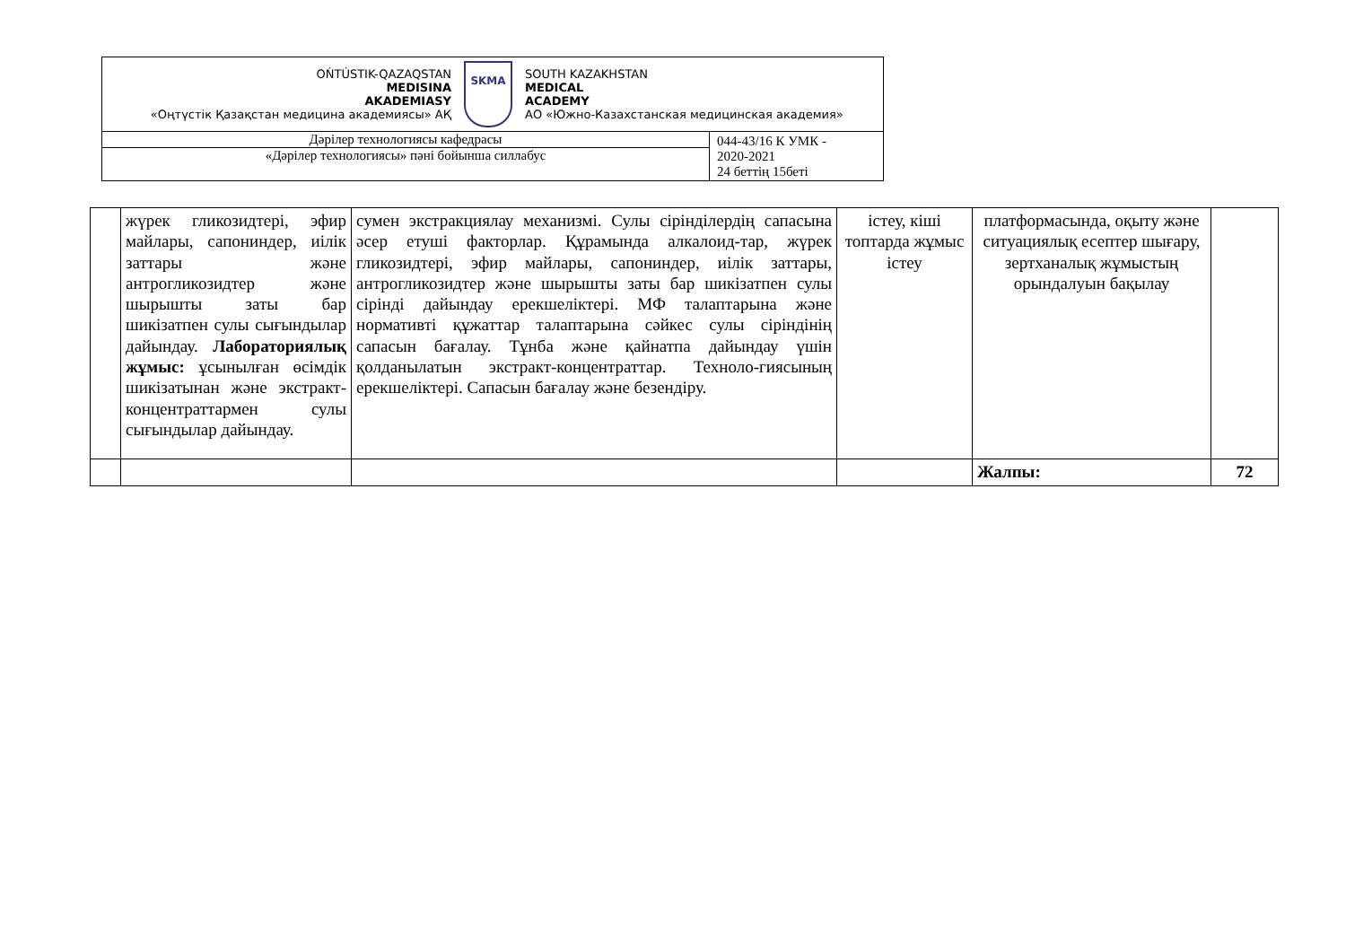| OŃTÚSTIK-QAZAQSTAN MEDISINA AKADEMIASY «Оңтүстік Қазақстан медицина академиясы» АҚ SKMA SOUTH KAZAKHSTAN MEDICAL ACADEMY АО «Южно-Казахстанская медицинская академия» | |
| Дәрілер технологиясы кафедрасы | 044-43/16 К УМК - 2020-2021 24 беттің 15беті |
| «Дәрілер технологиясы» пәні бойынша силлабус | |
| | жүрек гликозидтері, эфир майлары, сапониндер, иілік заттары және антрогликозидтер және шырышты заты бар шикізатпен сулы сығындылар дайындау. Лабораториялық жұмыс: ұсынылған өсімдік шикізатынан және экстракт-концентраттармен сулы сығындылар дайындау. | сумен экстракциялау механизмі. Сулы сірінділердің сапасына әсер етуші факторлар. Құрамында алкалоид-тар, жүрек гликозидтері, эфир майлары, сапониндер, иілік заттары, антрогликозидтер және шырышты заты бар шикізатпен сулы сірінді дайындау ерекшеліктері. МФ талаптарына және нормативті құжаттар талаптарына сәйкес сулы сіріндінің сапасын бағалау. Тұнба және қайнатпа дайындау үшін қолданылатын экстракт-концентраттар. Техноло-гиясының ерекшеліктері. Сапасын бағалау және безендіру. | істеу, кіші топтарда жұмыс істеу | платформасында, оқыту және ситуациялық есептер шығару, зертханалық жұмыстың орындалуын бақылау | |
| | | | | Жалпы: | 72 |